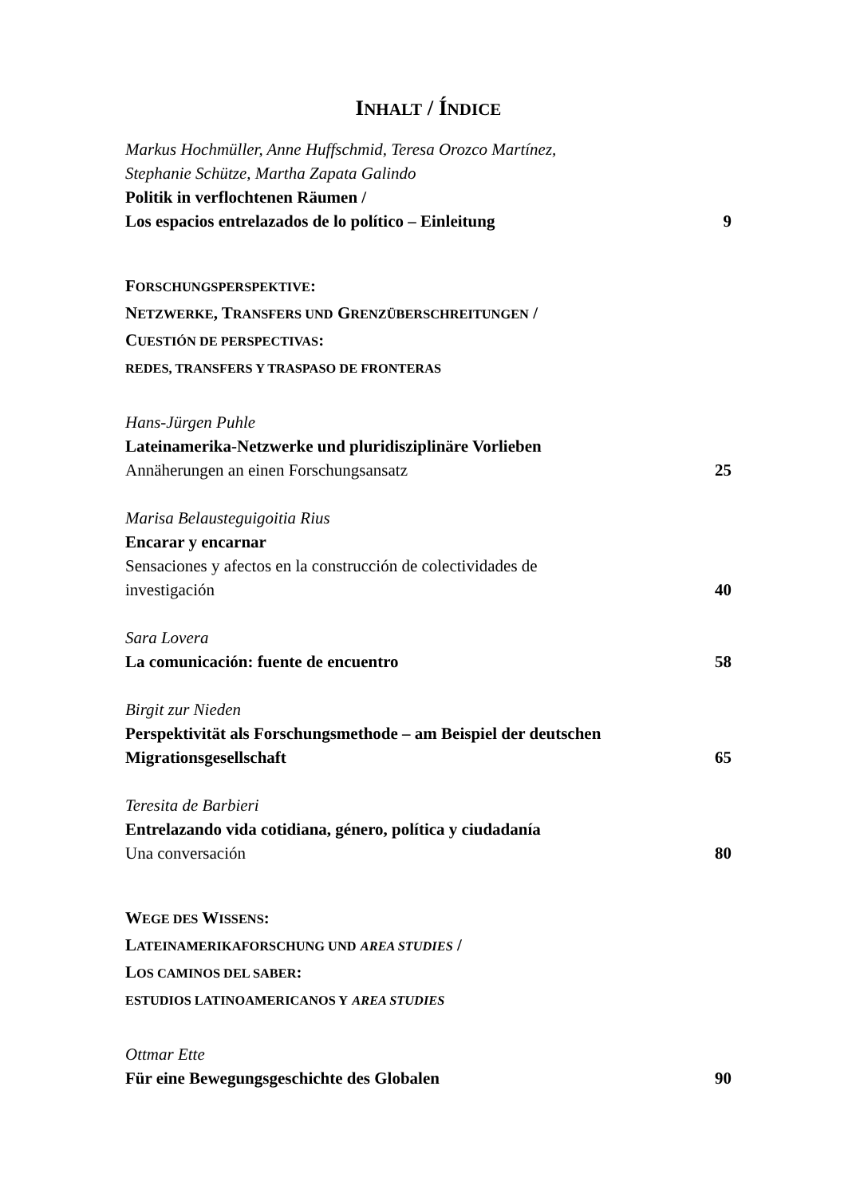INHALT / ÍNDICE
Markus Hochmüller, Anne Huffschmid, Teresa Orozco Martínez,
Stephanie Schütze, Martha Zapata Galindo
Politik in verflochtenen Räumen /
Los espacios entrelazados de lo político – Einleitung 9
FORSCHUNGSPERSPEKTIVE:
NETZWERKE, TRANSFERS UND GRENZÜBERSCHREITUNGEN /
CUESTIÓN DE PERSPECTIVAS:
REDES, TRANSFERS Y TRASPASO DE FRONTERAS
Hans-Jürgen Puhle
Lateinamerika-Netzwerke und pluridisziplinäre Vorlieben
Annäherungen an einen Forschungsansatz 25
Marisa Belausteguigoitia Rius
Encarar y encarnar
Sensaciones y afectos en la construcción de colectividades de
investigación 40
Sara Lovera
La comunicación: fuente de encuentro 58
Birgit zur Nieden
Perspektivität als Forschungsmethode – am Beispiel der deutschen
Migrationsgesellschaft 65
Teresita de Barbieri
Entrelazando vida cotidiana, género, política y ciudadanía
Una conversación 80
WEGE DES WISSENS:
LATEINAMERIKAFORSCHUNG UND AREA STUDIES /
LOS CAMINOS DEL SABER:
ESTUDIOS LATINOAMERICANOS Y AREA STUDIES
Ottmar Ette
Für eine Bewegungsgeschichte des Globalen 90